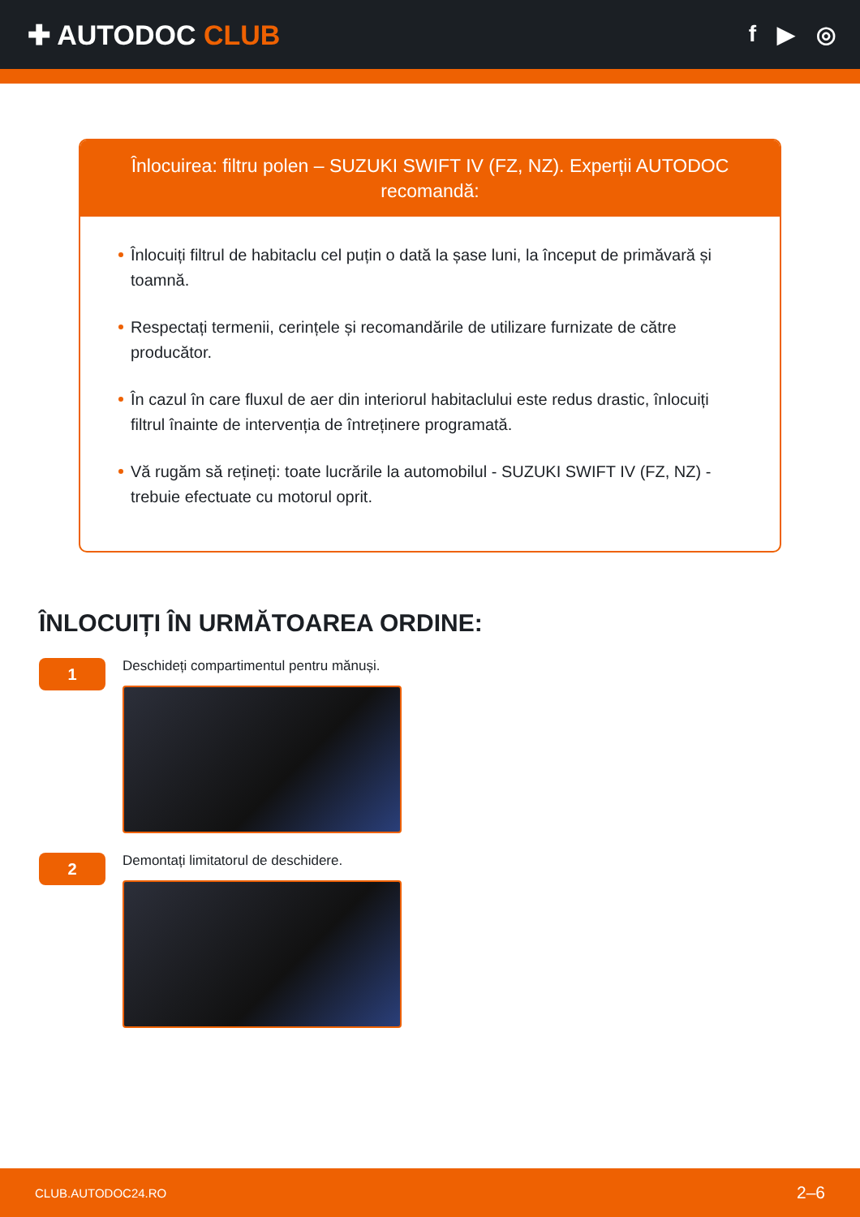✚ AUTODOC CLUB
f ▶ ◎
Înlocuirea: filtru polen – SUZUKI SWIFT IV (FZ, NZ). Experții AUTODOC recomandă:
Înlocuiți filtrul de habitaclu cel puțin o dată la șase luni, la început de primăvară și toamnă.
Respectați termenii, cerințele și recomandările de utilizare furnizate de către producător.
În cazul în care fluxul de aer din interiorul habitaclului este redus drastic, înlocuiți filtrul înainte de intervenția de întreținere programată.
Vă rugăm să rețineți: toate lucrările la automobilul - SUZUKI SWIFT IV (FZ, NZ) - trebuie efectuate cu motorul oprit.
ÎNLOCUIȚI ÎN URMĂTOAREA ORDINE:
1
Deschideți compartimentul pentru mănuși.
2
Demontați limitatorul de deschidere.
CLUB.AUTODOC24.RO 2–6